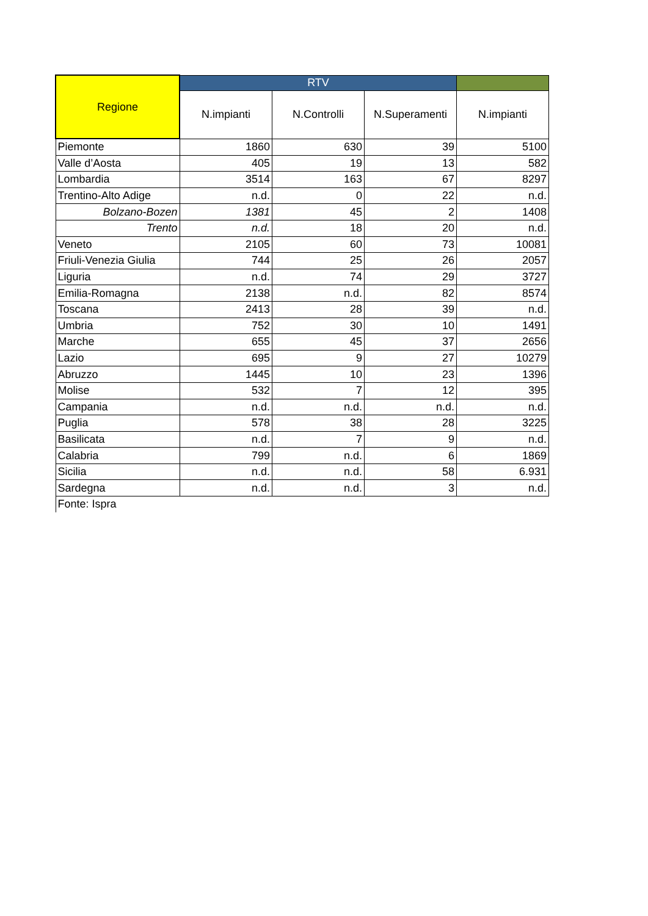| Regione | RTV | | | |
| --- | --- | --- | --- | --- |
| | N.impianti | N.Controlli | N.Superamenti | N.impianti |
| Piemonte | 1860 | 630 | 39 | 5100 |
| Valle d’Aosta | 405 | 19 | 13 | 582 |
| Lombardia | 3514 | 163 | 67 | 8297 |
| Trentino-Alto Adige | n.d. | 0 | 22 | n.d. |
| Bolzano-Bozen | 1381 | 45 | 2 | 1408 |
| Trento | n.d. | 18 | 20 | n.d. |
| Veneto | 2105 | 60 | 73 | 10081 |
| Friuli-Venezia Giulia | 744 | 25 | 26 | 2057 |
| Liguria | n.d. | 74 | 29 | 3727 |
| Emilia-Romagna | 2138 | n.d. | 82 | 8574 |
| Toscana | 2413 | 28 | 39 | n.d. |
| Umbria | 752 | 30 | 10 | 1491 |
| Marche | 655 | 45 | 37 | 2656 |
| Lazio | 695 | 9 | 27 | 10279 |
| Abruzzo | 1445 | 10 | 23 | 1396 |
| Molise | 532 | 7 | 12 | 395 |
| Campania | n.d. | n.d. | n.d. | n.d. |
| Puglia | 578 | 38 | 28 | 3225 |
| Basilicata | n.d. | 7 | 9 | n.d. |
| Calabria | 799 | n.d. | 6 | 1869 |
| Sicilia | n.d. | n.d. | 58 | 6.931 |
| Sardegna | n.d. | n.d. | 3 | n.d. |
| Fonte: Ispra | | | | |